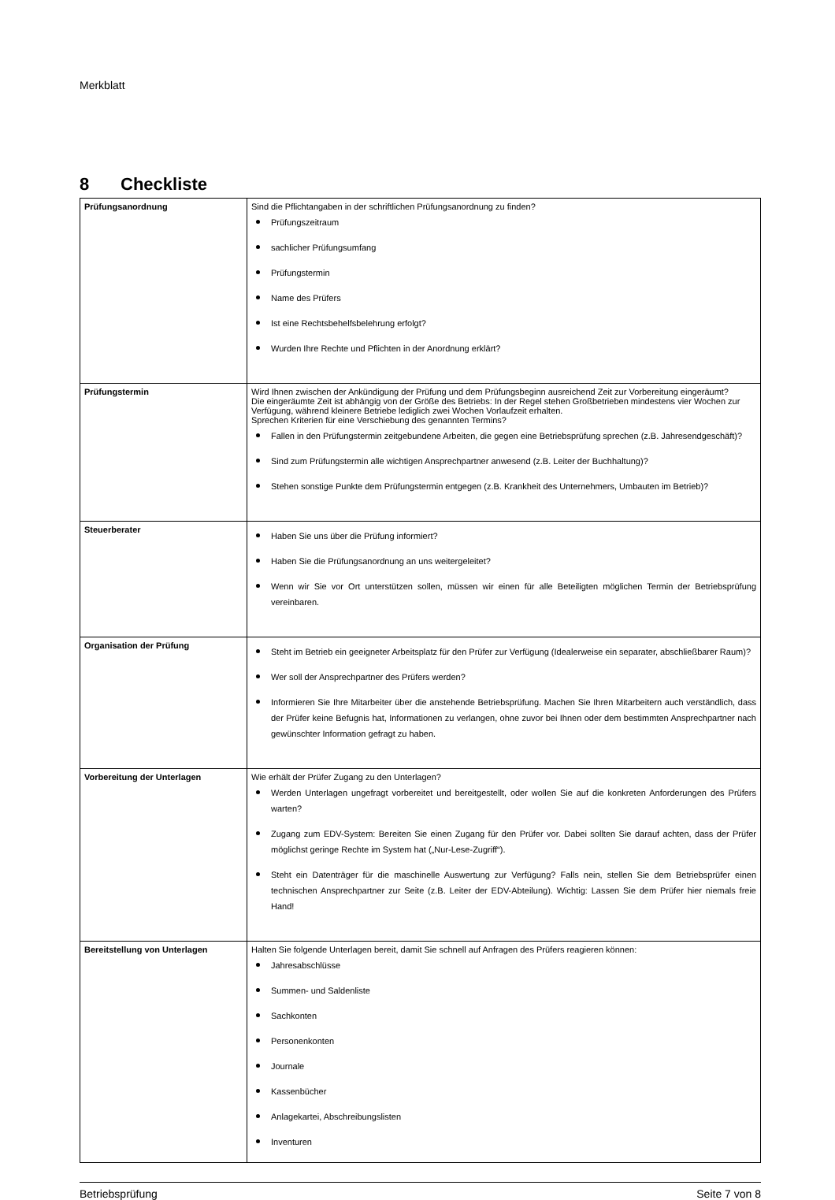Merkblatt
8 Checkliste
| Prüfungsanordnung | Sind die Pflichtangaben in der schriftlichen Prüfungsanordnung zu finden? Prüfungszeitraum sachlicher Prüfungsumfang Prüfungstermin Name des Prüfers Ist eine Rechtsbehelfsbelehrung erfolgt? Wurden Ihre Rechte und Pflichten in der Anordnung erklärt? |
| Prüfungstermin | Wird Ihnen zwischen der Ankündigung der Prüfung und dem Prüfungsbeginn ausreichend Zeit zur Vorbereitung eingeräumt? Die eingeräumte Zeit ist abhängig von der Größe des Betriebs: In der Regel stehen Großbetrieben mindestens vier Wochen zur Verfügung, während kleinere Betriebe lediglich zwei Wochen Vorlaufzeit erhalten. Sprechen Kriterien für eine Verschiebung des genannten Termins? Fallen in den Prüfungstermin zeitgebundene Arbeiten, die gegen eine Betriebsprüfung sprechen (z.B. Jahresendgeschäft)? Sind zum Prüfungstermin alle wichtigen Ansprechpartner anwesend (z.B. Leiter der Buchhaltung)? Stehen sonstige Punkte dem Prüfungstermin entgegen (z.B. Krankheit des Unternehmers, Umbauten im Betrieb)? |
| Steuerberater | Haben Sie uns über die Prüfung informiert? Haben Sie die Prüfungsanordnung an uns weitergeleitet? Wenn wir Sie vor Ort unterstützen sollen, müssen wir einen für alle Beteiligten möglichen Termin der Betriebsprüfung vereinbaren. |
| Organisation der Prüfung | Steht im Betrieb ein geeigneter Arbeitsplatz für den Prüfer zur Verfügung (Idealerweise ein separater, abschließbarer Raum)? Wer soll der Ansprechpartner des Prüfers werden? Informieren Sie Ihre Mitarbeiter über die anstehende Betriebsprüfung. Machen Sie Ihren Mitarbeitern auch verständlich, dass der Prüfer keine Befugnis hat, Informationen zu verlangen, ohne zuvor bei Ihnen oder dem bestimmten Ansprechpartner nach gewünschter Information gefragt zu haben. |
| Vorbereitung der Unterlagen | Wie erhält der Prüfer Zugang zu den Unterlagen? Werden Unterlagen ungefragt vorbereitet und bereitgestellt, oder wollen Sie auf die konkreten Anforderungen des Prüfers warten? Zugang zum EDV-System: Bereiten Sie einen Zugang für den Prüfer vor. Dabei sollten Sie darauf achten, dass der Prüfer möglichst geringe Rechte im System hat („Nur-Lese-Zugriff“). Steht ein Datenträger für die maschinelle Auswertung zur Verfügung? Falls nein, stellen Sie dem Betriebsprüfer einen technischen Ansprechpartner zur Seite (z.B. Leiter der EDV-Abteilung). Wichtig: Lassen Sie dem Prüfer hier niemals freie Hand! |
| Bereitstellung von Unterlagen | Halten Sie folgende Unterlagen bereit, damit Sie schnell auf Anfragen des Prüfers reagieren können: Jahresabschlüsse Summen- und Saldenliste Sachkonten Personenkonten Journale Kassenbücher Anlagekartei, Abschreibungslisten Inventuren |
Betriebsprüfung Seite 7 von 8